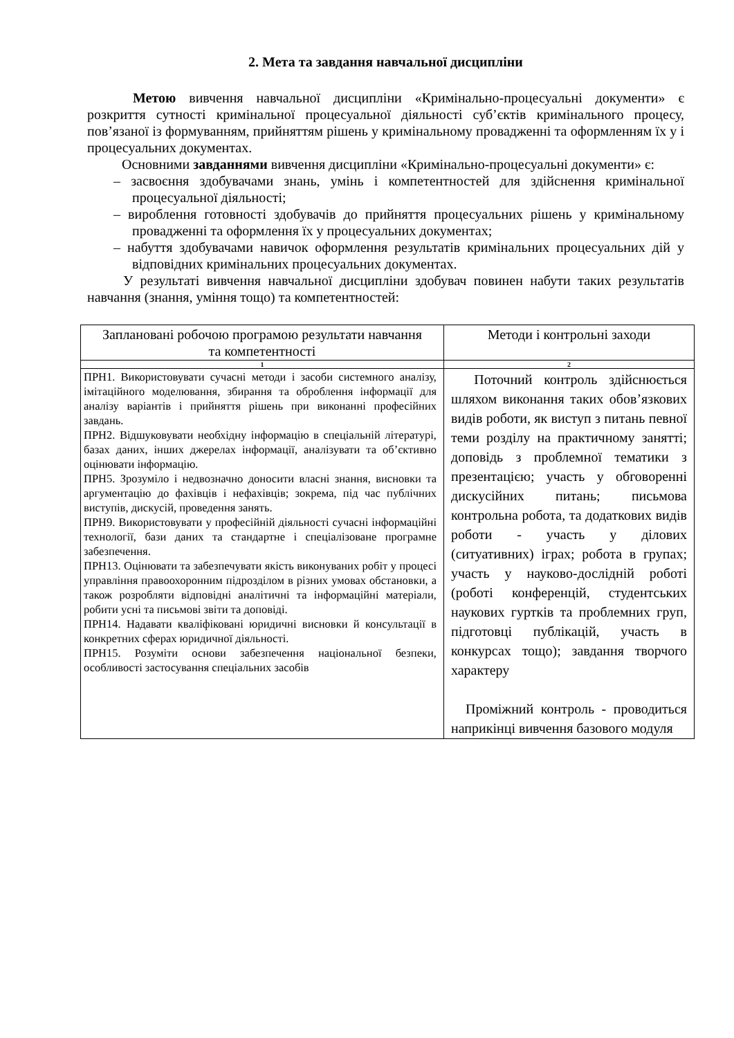2. Мета та завдання навчальної дисципліни
Метою вивчення навчальної дисципліни «Кримінально-процесуальні документи» є розкриття сутності кримінальної процесуальної діяльності суб’єктів кримінального процесу, пов’язаної із формуванням, прийняттям рішень у кримінальному провадженні та оформленням їх у і процесуальних документах.
Основними завданнями вивчення дисципліни «Кримінально-процесуальні документи» є:
– засвоєння здобувачами знань, умінь і компетентностей для здійснення кримінальної процесуальної діяльності;
– вироблення готовності здобувачів до прийняття процесуальних рішень у кримінальному провадженні та оформлення їх у процесуальних документах;
– набуття здобувачами навичок оформлення результатів кримінальних процесуальних дій у відповідних кримінальних процесуальних документах.
У результаті вивчення навчальної дисципліни здобувач повинен набути таких результатів навчання (знання, уміння тощо) та компетентностей:
| Заплановані робочою програмою результати навчання та компетентності | Методи і контрольні заходи |
| 1 | 2 |
| ПРН1. Використовувати сучасні методи і засоби системного аналізу, імітаційного моделювання, збирання та оброблення інформації для аналізу варіантів і прийняття рішень при виконанні професійних завдань. ПРН2. Відшуковувати необхідну інформацію в спеціальній літературі, базах даних, інших джерелах інформації, аналізувати та об’єктивно оцінювати інформацію. ПРН5. Зрозуміло і недвозначно доносити власні знання, висновки та аргументацію до фахівців і нефахівців; зокрема, під час публічних виступів, дискусій, проведення занять. ПРН9. Використовувати у професійній діяльності сучасні інформаційні технології, бази даних та стандартне і спеціалізоване програмне забезпечення. ПРН13. Оцінювати та забезпечувати якість виконуваних робіт у процесі управління правоохоронним підрозділом в різних умовах обстановки, а також розробляти відповідні аналітичні та інформаційні матеріали, робити усні та письмові звіти та доповіді. ПРН14. Надавати кваліфіковані юридичні висновки й консультації в конкретних сферах юридичної діяльності. ПРН15. Розуміти основи забезпечення національної безпеки, особливості застосування спеціальних засобів | Поточний контроль здійснюється шляхом виконання таких обов’язкових видів роботи, як виступ з питань певної теми розділу на практичному занятті; доповідь з проблемної тематики з презентацією; участь у обговоренні дискусійних питань; письмова контрольна робота, та додаткових видів роботи - участь у ділових (ситуативних) іграх; робота в групах; участь у науково-дослідній роботі (роботі конференцій, студентських наукових гуртків та проблемних груп, підготовці публікацій, участь в конкурсах тощо); завдання творчого характеру Проміжний контроль - проводиться наприкінці вивчення базового модуля |